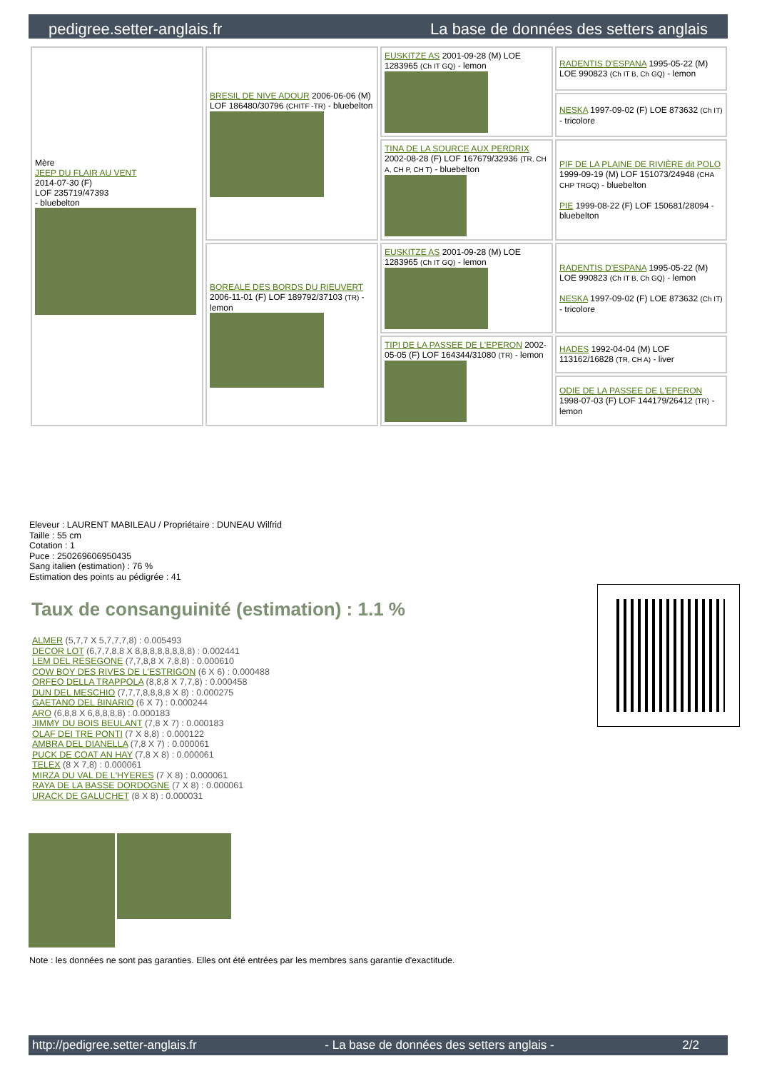pedigree.setter-anglais.fr La base de données des setters anglais
| Mère JEEP DU FLAIR AU VENT 2014-07-30 (F) LOF 235719/47393 - bluebelton | BRESIL DE NIVE ADOUR 2006-06-06 (M) LOF 186480/30796 (CHITF -TR) - bluebelton | EUSKITZE AS 2001-09-28 (M) LOE 1283965 (Ch IT GQ) - lemon | RADENTIS D'ESPANA 1995-05-22 (M) LOE 990823 (Ch IT B, Ch GQ) - lemon |
| | | | NESKA 1997-09-02 (F) LOE 873632 (Ch IT) - tricolore |
| | | TINA DE LA SOURCE AUX PERDRIX 2002-08-28 (F) LOF 167679/32936 (TR, CH A, CH P, CH T) - bluebelton | PIF DE LA PLAINE DE RIVIÈRE dit POLO 1999-09-19 (M) LOF 151073/24948 (CHA CHP TRGQ) - bluebelton PIE 1999-08-22 (F) LOF 150681/28094 - bluebelton |
| | BOREALE DES BORDS DU RIEUVERT 2006-11-01 (F) LOF 189792/37103 (TR) - lemon | EUSKITZE AS 2001-09-28 (M) LOE 1283965 (Ch IT GQ) - lemon | RADENTIS D'ESPANA 1995-05-22 (M) LOE 990823 (Ch IT B, Ch GQ) - lemon NESKA 1997-09-02 (F) LOE 873632 (Ch IT) - tricolore |
| | | TIPI DE LA PASSEE DE L'EPERON 2002-05-05 (F) LOF 164344/31080 (TR) - lemon | HADES 1992-04-04 (M) LOF 113162/16828 (TR, CH A) - liver |
| | | | ODIE DE LA PASSEE DE L'EPERON 1998-07-03 (F) LOF 144179/26412 (TR) - lemon |
Eleveur : LAURENT MABILEAU / Propriétaire : DUNEAU Wilfrid
Taille : 55 cm
Cotation : 1
Puce : 250269606950435
Sang italien (estimation) : 76 %
Estimation des points au pédigrée : 41
Taux de consanguinité (estimation) : 1.1 %
ALMER (5,7,7 X 5,7,7,7,8) : 0.005493
DECOR LOT (6,7,7,8,8 X 8,8,8,8,8,8,8,8) : 0.002441
LEM DEL RESEGONE (7,7,8,8 X 7,8,8) : 0.000610
COW BOY DES RIVES DE L'ESTRIGON (6 X 6) : 0.000488
ORFEO DELLA TRAPPOLA (8,8,8 X 7,7,8) : 0.000458
DUN DEL MESCHIO (7,7,7,8,8,8,8 X 8) : 0.000275
GAETANO DEL BINARIO (6 X 7) : 0.000244
ARO (6,8,8 X 6,8,8,8,8) : 0.000183
JIMMY DU BOIS BEULANT (7,8 X 7) : 0.000183
OLAF DEI TRE PONTI (7 X 8,8) : 0.000122
AMBRA DEL DIANELLA (7,8 X 7) : 0.000061
PUCK DE COAT AN HAY (7,8 X 8) : 0.000061
TELEX (8 X 7,8) : 0.000061
MIRZA DU VAL DE L'HYERES (7 X 8) : 0.000061
RAYA DE LA BASSE DORDOGNE (7 X 8) : 0.000061
URACK DE GALUCHET (8 X 8) : 0.000031
Note : les données ne sont pas garanties. Elles ont été entrées par les membres sans garantie d'exactitude.
http://pedigree.setter-anglais.fr - La base de données des setters anglais - 2/2